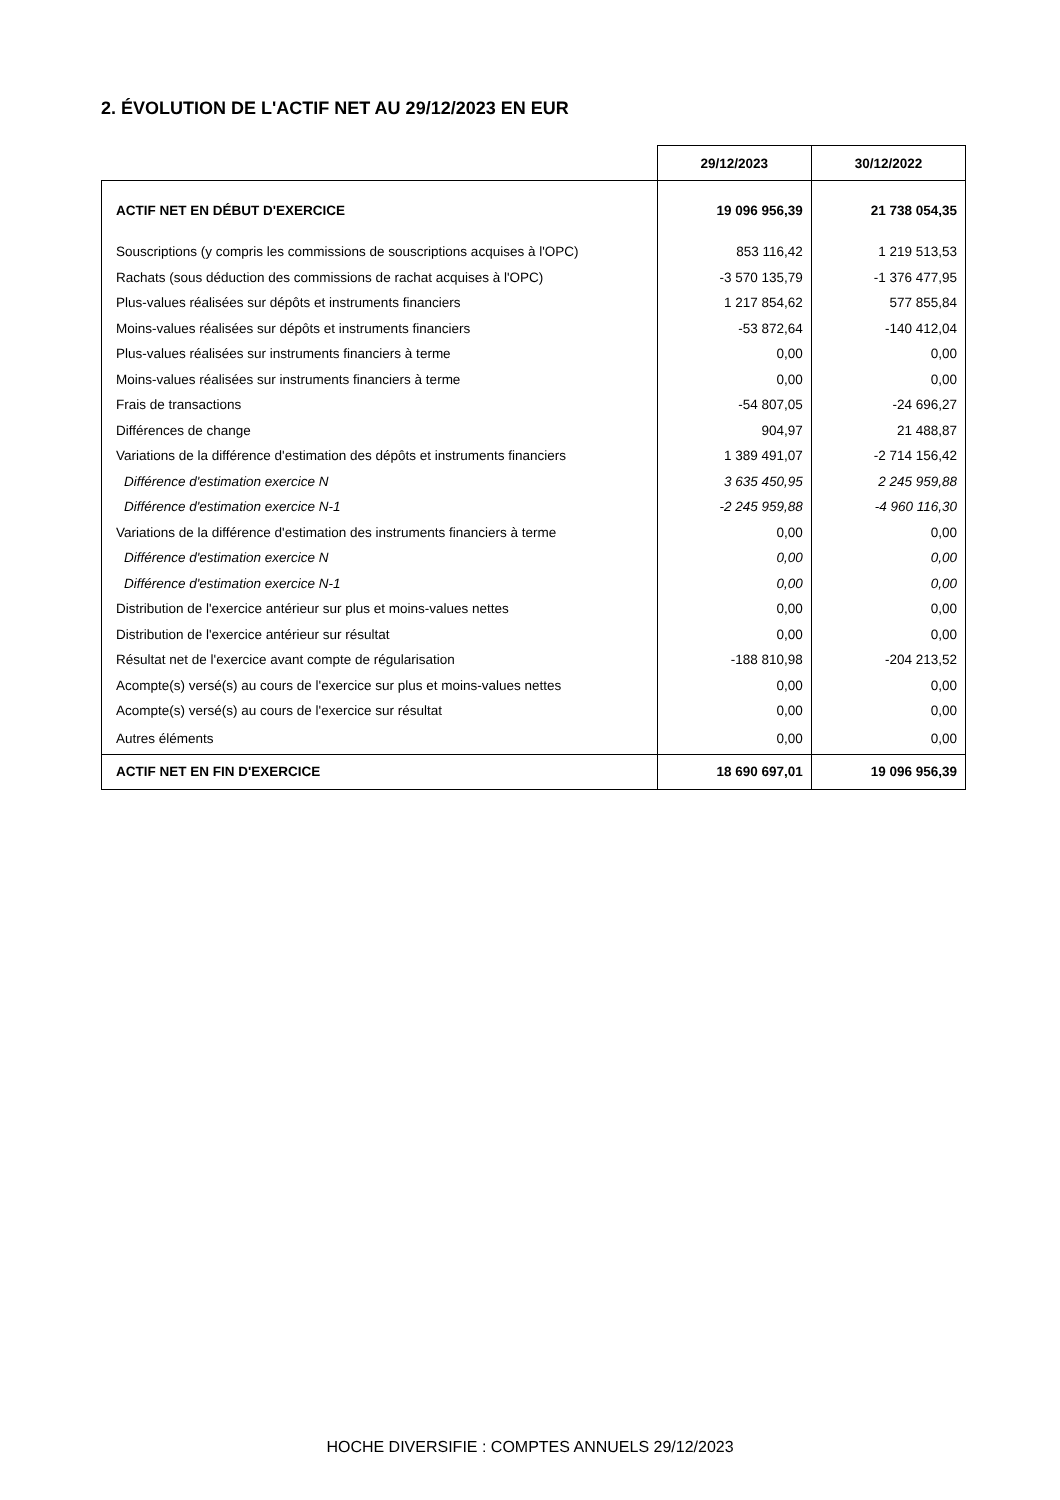2. ÉVOLUTION DE L'ACTIF NET AU 29/12/2023 EN EUR
| | 29/12/2023 | 30/12/2022 |
| ACTIF NET EN DÉBUT D'EXERCICE | 19 096 956,39 | 21 738 054,35 |
| Souscriptions (y compris les commissions de souscriptions acquises à l'OPC) | 853 116,42 | 1 219 513,53 |
| Rachats (sous déduction des commissions de rachat acquises à l'OPC) | -3 570 135,79 | -1 376 477,95 |
| Plus-values réalisées sur dépôts et instruments financiers | 1 217 854,62 | 577 855,84 |
| Moins-values réalisées sur dépôts et instruments financiers | -53 872,64 | -140 412,04 |
| Plus-values réalisées sur instruments financiers à terme | 0,00 | 0,00 |
| Moins-values réalisées sur instruments financiers à terme | 0,00 | 0,00 |
| Frais de transactions | -54 807,05 | -24 696,27 |
| Différences de change | 904,97 | 21 488,87 |
| Variations de la différence d'estimation des dépôts et instruments financiers | 1 389 491,07 | -2 714 156,42 |
| Différence d'estimation exercice N | 3 635 450,95 | 2 245 959,88 |
| Différence d'estimation exercice N-1 | -2 245 959,88 | -4 960 116,30 |
| Variations de la différence d'estimation des instruments financiers à terme | 0,00 | 0,00 |
| Différence d'estimation exercice N | 0,00 | 0,00 |
| Différence d'estimation exercice N-1 | 0,00 | 0,00 |
| Distribution de l'exercice antérieur sur plus et moins-values nettes | 0,00 | 0,00 |
| Distribution de l'exercice antérieur sur résultat | 0,00 | 0,00 |
| Résultat net de l'exercice avant compte de régularisation | -188 810,98 | -204 213,52 |
| Acompte(s) versé(s) au cours de l'exercice sur plus et moins-values nettes | 0,00 | 0,00 |
| Acompte(s) versé(s) au cours de l'exercice sur résultat | 0,00 | 0,00 |
| Autres éléments | 0,00 | 0,00 |
| ACTIF NET EN FIN D'EXERCICE | 18 690 697,01 | 19 096 956,39 |
HOCHE DIVERSIFIE : COMPTES ANNUELS 29/12/2023